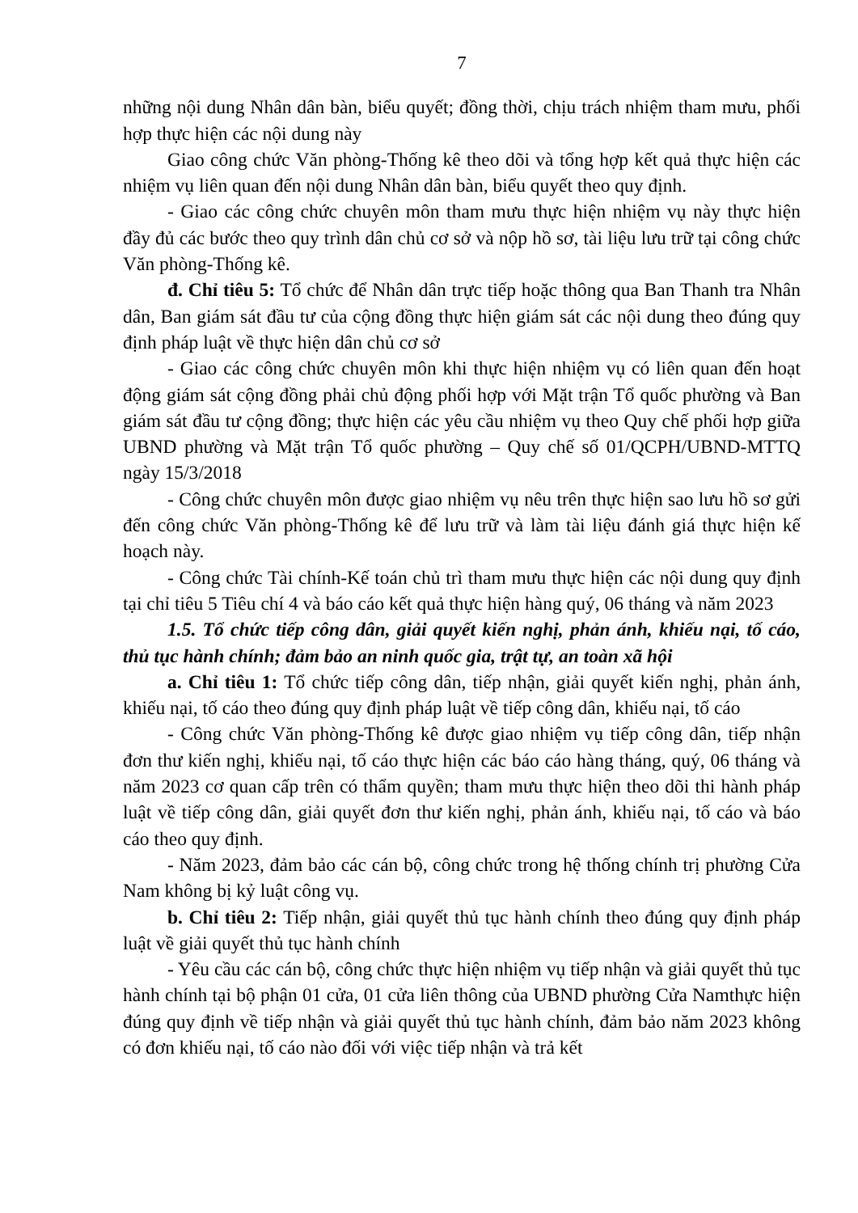7
những nội dung Nhân dân bàn, biểu quyết; đồng thời, chịu trách nhiệm tham mưu, phối hợp thực hiện các nội dung này
Giao công chức Văn phòng-Thống kê theo dõi và tổng hợp kết quả thực hiện các nhiệm vụ liên quan đến nội dung Nhân dân bàn, biểu quyết theo quy định.
- Giao các công chức chuyên môn tham mưu thực hiện nhiệm vụ này thực hiện đầy đủ các bước theo quy trình dân chủ cơ sở và nộp hồ sơ, tài liệu lưu trữ tại công chức Văn phòng-Thống kê.
đ. Chỉ tiêu 5: Tổ chức để Nhân dân trực tiếp hoặc thông qua Ban Thanh tra Nhân dân, Ban giám sát đầu tư của cộng đồng thực hiện giám sát các nội dung theo đúng quy định pháp luật về thực hiện dân chủ cơ sở
- Giao các công chức chuyên môn khi thực hiện nhiệm vụ có liên quan đến hoạt động giám sát cộng đồng phải chủ động phối hợp với Mặt trận Tổ quốc phường và Ban giám sát đầu tư cộng đồng; thực hiện các yêu cầu nhiệm vụ theo Quy chế phối hợp giữa UBND phường và Mặt trận Tổ quốc phường – Quy chế số 01/QCPH/UBND-MTTQ ngày 15/3/2018
- Công chức chuyên môn được giao nhiệm vụ nêu trên thực hiện sao lưu hồ sơ gửi đến công chức Văn phòng-Thống kê để lưu trữ và làm tài liệu đánh giá thực hiện kế hoạch này.
- Công chức Tài chính-Kế toán chủ trì tham mưu thực hiện các nội dung quy định tại chỉ tiêu 5 Tiêu chí 4 và báo cáo kết quả thực hiện hàng quý, 06 tháng và năm 2023
1.5. Tổ chức tiếp công dân, giải quyết kiến nghị, phản ánh, khiếu nại, tố cáo, thủ tục hành chính; đảm bảo an ninh quốc gia, trật tự, an toàn xã hội
a. Chỉ tiêu 1: Tổ chức tiếp công dân, tiếp nhận, giải quyết kiến nghị, phản ánh, khiếu nại, tố cáo theo đúng quy định pháp luật về tiếp công dân, khiếu nại, tố cáo
- Công chức Văn phòng-Thống kê được giao nhiệm vụ tiếp công dân, tiếp nhận đơn thư kiến nghị, khiếu nại, tố cáo thực hiện các báo cáo hàng tháng, quý, 06 tháng và năm 2023 cơ quan cấp trên có thẩm quyền; tham mưu thực hiện theo dõi thi hành pháp luật về tiếp công dân, giải quyết đơn thư kiến nghị, phản ánh, khiếu nại, tố cáo và báo cáo theo quy định.
- Năm 2023, đảm bảo các cán bộ, công chức trong hệ thống chính trị phường Cửa Nam không bị kỷ luật công vụ.
b. Chỉ tiêu 2: Tiếp nhận, giải quyết thủ tục hành chính theo đúng quy định pháp luật về giải quyết thủ tục hành chính
- Yêu cầu các cán bộ, công chức thực hiện nhiệm vụ tiếp nhận và giải quyết thủ tục hành chính tại bộ phận 01 cửa, 01 cửa liên thông của UBND phường Cửa Namthực hiện đúng quy định về tiếp nhận và giải quyết thủ tục hành chính, đảm bảo năm 2023 không có đơn khiếu nại, tố cáo nào đối với việc tiếp nhận và trả kết